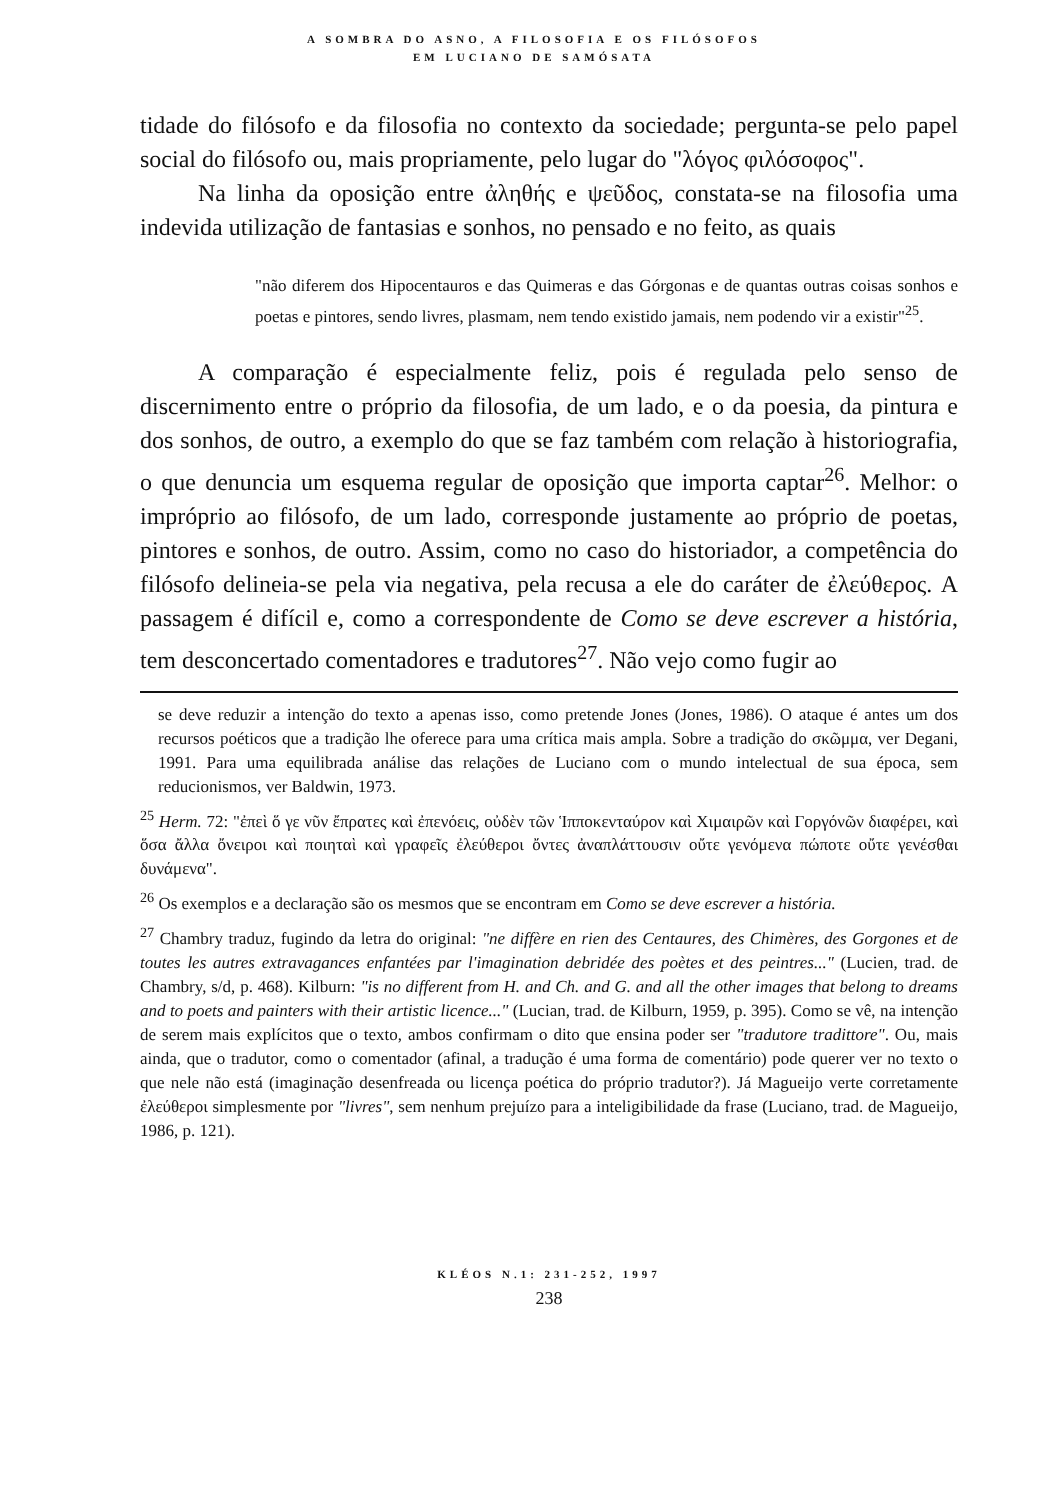A SOMBRA DO ASNO, A FILOSOFIA E OS FILÓSOFOS
EM LUCIANO DE SAMÓSATA
tidade do filósofo e da filosofia no contexto da sociedade; pergunta-se pelo papel social do filósofo ou, mais propriamente, pelo lugar do "λόγος φιλόσοφος".
Na linha da oposição entre ἀληθής e ψεῦδος, constata-se na filosofia uma indevida utilização de fantasias e sonhos, no pensado e no feito, as quais
"não diferem dos Hipocentauros e das Quimeras e das Górgonas e de quantas outras coisas sonhos e poetas e pintores, sendo livres, plasmam, nem tendo existido jamais, nem podendo vir a existir"<sup>25</sup>.
A comparação é especialmente feliz, pois é regulada pelo senso de discernimento entre o próprio da filosofia, de um lado, e o da poesia, da pintura e dos sonhos, de outro, a exemplo do que se faz também com relação à historiografia, o que denuncia um esquema regular de oposição que importa captar<sup>26</sup>. Melhor: o impróprio ao filósofo, de um lado, corresponde justamente ao próprio de poetas, pintores e sonhos, de outro. Assim, como no caso do historiador, a competência do filósofo delineia-se pela via negativa, pela recusa a ele do caráter de ἐλεύθερος. A passagem é difícil e, como a correspondente de Como se deve escrever a história, tem desconcertado comentadores e tradutores<sup>27</sup>. Não vejo como fugir ao
se deve reduzir a intenção do texto a apenas isso, como pretende Jones (Jones, 1986). O ataque é antes um dos recursos poéticos que a tradição lhe oferece para uma crítica mais ampla. Sobre a tradição do σκῶμμα, ver Degani, 1991. Para uma equilibrada análise das relações de Luciano com o mundo intelectual de sua época, sem reducionismos, ver Baldwin, 1973.
<sup>25</sup> Herm. 72: "ἐπεὶ ὅ γε νῦν ἔπρατες καὶ ἐπενόεις, οὐδὲν τῶν Ἱπποκενταύρον καὶ Χιμαιρῶν καὶ Γοργόνῶν διαφέρει, καὶ ὅσα ἄλλα ὄνειροι καὶ ποιηταὶ καὶ γραφεῖς ἐλεύθεροι ὄντες ἀναπλάττουσιν οὔτε γενόμενα πώποτε οὔτε γενέσθαι δυνάμενα".
<sup>26</sup> Os exemplos e a declaração são os mesmos que se encontram em Como se deve escrever a história.
<sup>27</sup> Chambry traduz, fugindo da letra do original: "ne diffère en rien des Centaures, des Chimères, des Gorgones et de toutes les autres extravagances enfantées par l'imagination debridée des poètes et des peintres..." (Lucien, trad. de Chambry, s/d, p. 468). Kilburn: "is no different from H. and Ch. and G. and all the other images that belong to dreams and to poets and painters with their artistic licence..." (Lucian, trad. de Kilburn, 1959, p. 395). Como se vê, na intenção de serem mais explícitos que o texto, ambos confirmam o dito que ensina poder ser "tradutore tradittore". Ou, mais ainda, que o tradutor, como o comentador (afinal, a tradução é uma forma de comentário) pode querer ver no texto o que nele não está (imaginação desenfreada ou licença poética do próprio tradutor?). Já Magueijo verte corretamente ἐλεύθεροι simplesmente por "livres", sem nenhum prejuízo para a inteligibilidade da frase (Luciano, trad. de Magueijo, 1986, p. 121).
KLÉOS N.1: 231-252, 1997
238